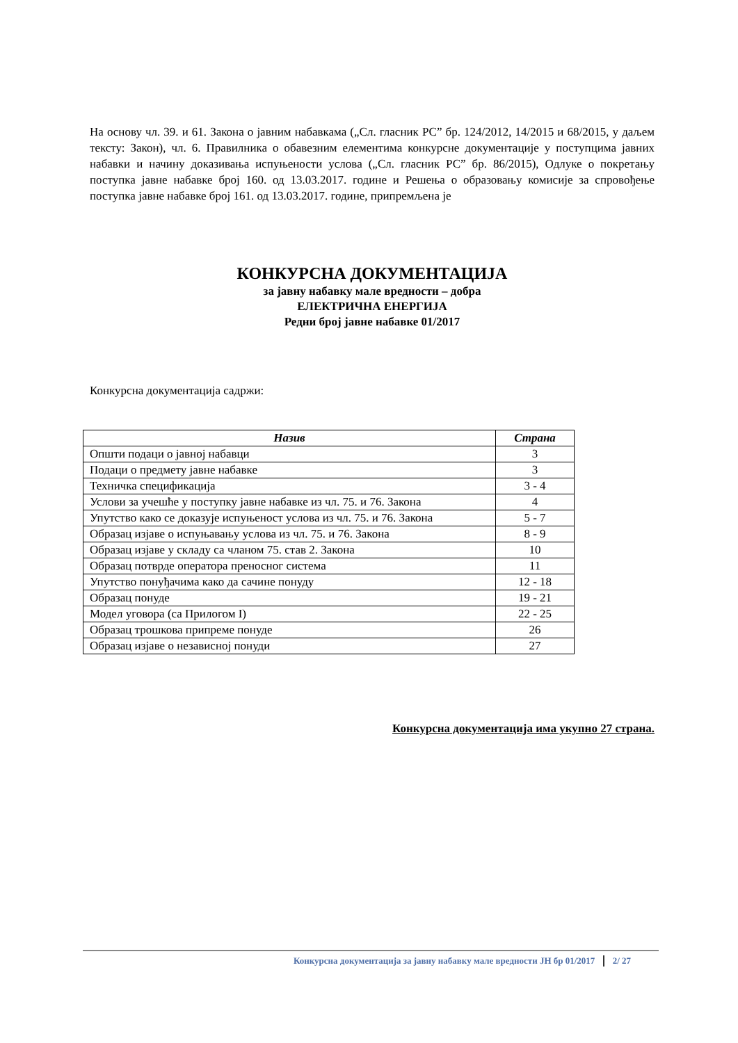На основу чл. 39. и 61. Закона о јавним набавкама („Сл. гласник РС” бр. 124/2012, 14/2015 и 68/2015, у даљем тексту: Закон), чл. 6. Правилника о обавезним елементима конкурсне документације у поступцима јавних набавки и начину доказивања испуњености услова („Сл. гласник РС” бр. 86/2015), Одлуке о покретању поступка јавне набавке број 160. од 13.03.2017. године и Решења о образовању комисије за спровођење поступка јавне набавке број 161. од 13.03.2017. године, припремљена је
КОНКУРСНА ДОКУМЕНТАЦИЈА
за јавну набавку мале вредности – добра
ЕЛЕКТРИЧНА ЕНЕРГИЈА
Редни број јавне набавке 01/2017
Конкурсна документација садржи:
| Назив | Страна |
| --- | --- |
| Општи подаци о јавној набавци | 3 |
| Подаци о предмету јавне набавке | 3 |
| Техничка спецификација | 3 - 4 |
| Услови за учешће у поступку јавне набавке из чл. 75. и 76. Закона | 4 |
| Упутство како се доказује испуњеност услова из чл. 75. и 76. Закона | 5 - 7 |
| Образац изјаве о испуњавању услова из чл. 75. и 76. Закона | 8 - 9 |
| Образац изјаве у складу са чланом 75. став 2. Закона | 10 |
| Образац потврде оператора преносног система | 11 |
| Упутство понуђачима како да сачине понуду | 12 - 18 |
| Образац понуде | 19 - 21 |
| Модел уговора (са Прилогом I) | 22 - 25 |
| Образац трошкова припреме понуде | 26 |
| Образац изјаве о независној понуди | 27 |
Конкурсна документација има укупно 27 страна.
Конкурсна документација за јавну набавку мале вредности ЈН бр 01/2017 2/ 27